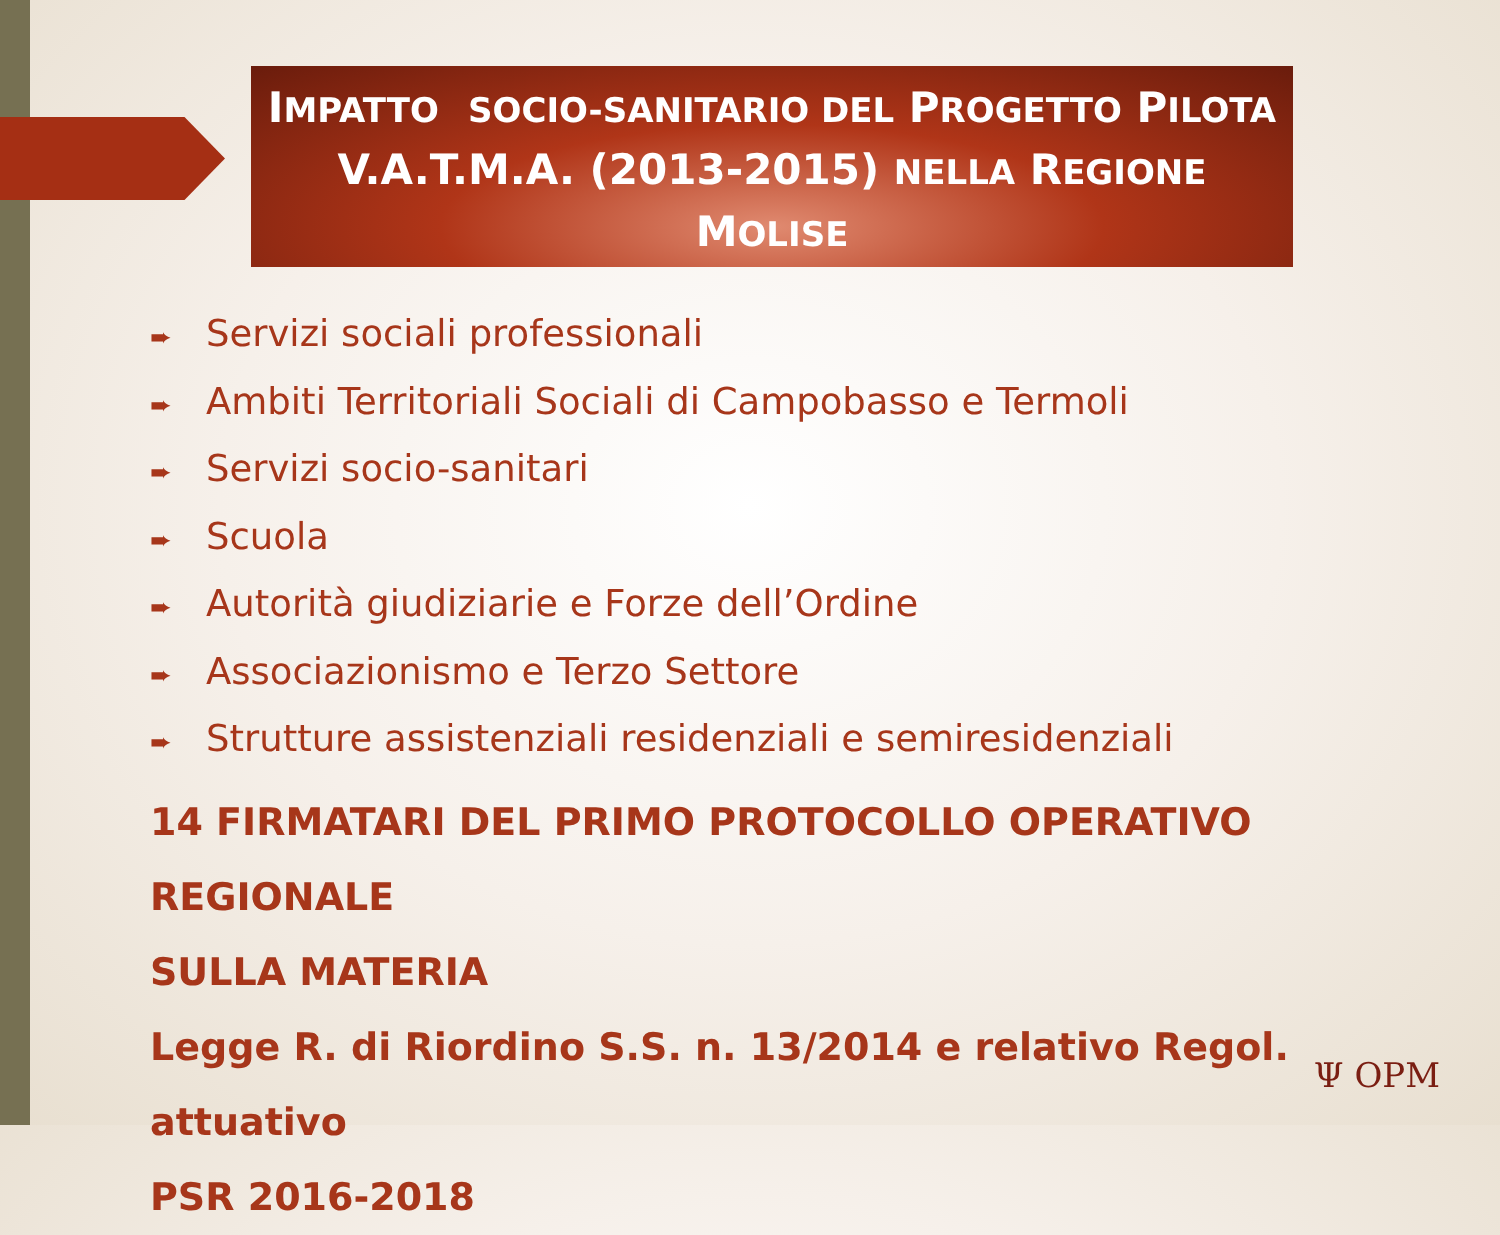IMPATTO SOCIO-SANITARIO DEL PROGETTO PILOTA
V.A.T.M.A. (2013-2015) NELLA REGIONE
MOLISE
➨ Servizi sociali professionali
➨ Ambiti Territoriali Sociali di Campobasso e Termoli
➨ Servizi socio-sanitari
➨ Scuola
➨ Autorità giudiziarie e Forze dell’Ordine
➨ Associazionismo e Terzo Settore
➨ Strutture assistenziali residenziali e semiresidenziali
14 FIRMATARI DEL PRIMO PROTOCOLLO OPERATIVO REGIONALE
SULLA MATERIA
Legge R. di Riordino S.S. n. 13/2014 e relativo Regol. attuativo
PSR 2016-2018
Ψ OPM